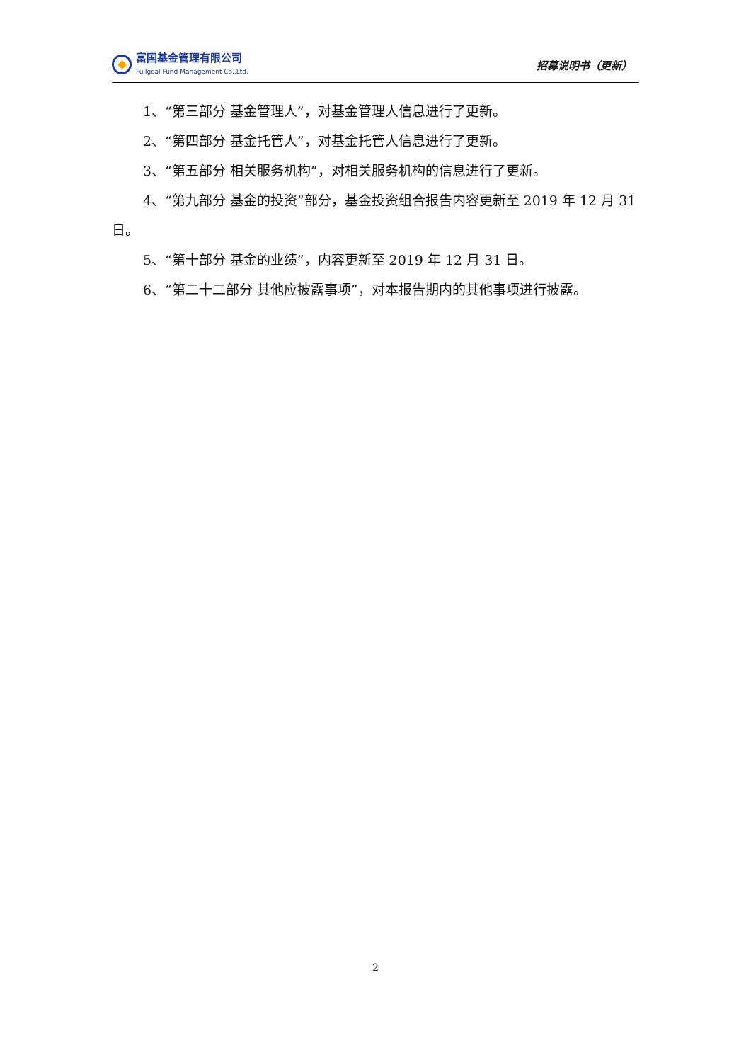富国基金管理有限公司
Fullgoal Fund Management Co.,Ltd.
招募说明书（更新）
1、“第三部分 基金管理人”，对基金管理人信息进行了更新。
2、“第四部分 基金托管人”，对基金托管人信息进行了更新。
3、“第五部分 相关服务机构”，对相关服务机构的信息进行了更新。
4、“第九部分 基金的投资”部分，基金投资组合报告内容更新至 2019 年 12 月 31 日。
5、“第十部分 基金的业绩”，内容更新至 2019 年 12 月 31 日。
6、“第二十二部分 其他应披露事项”，对本报告期内的其他事项进行披露。
2